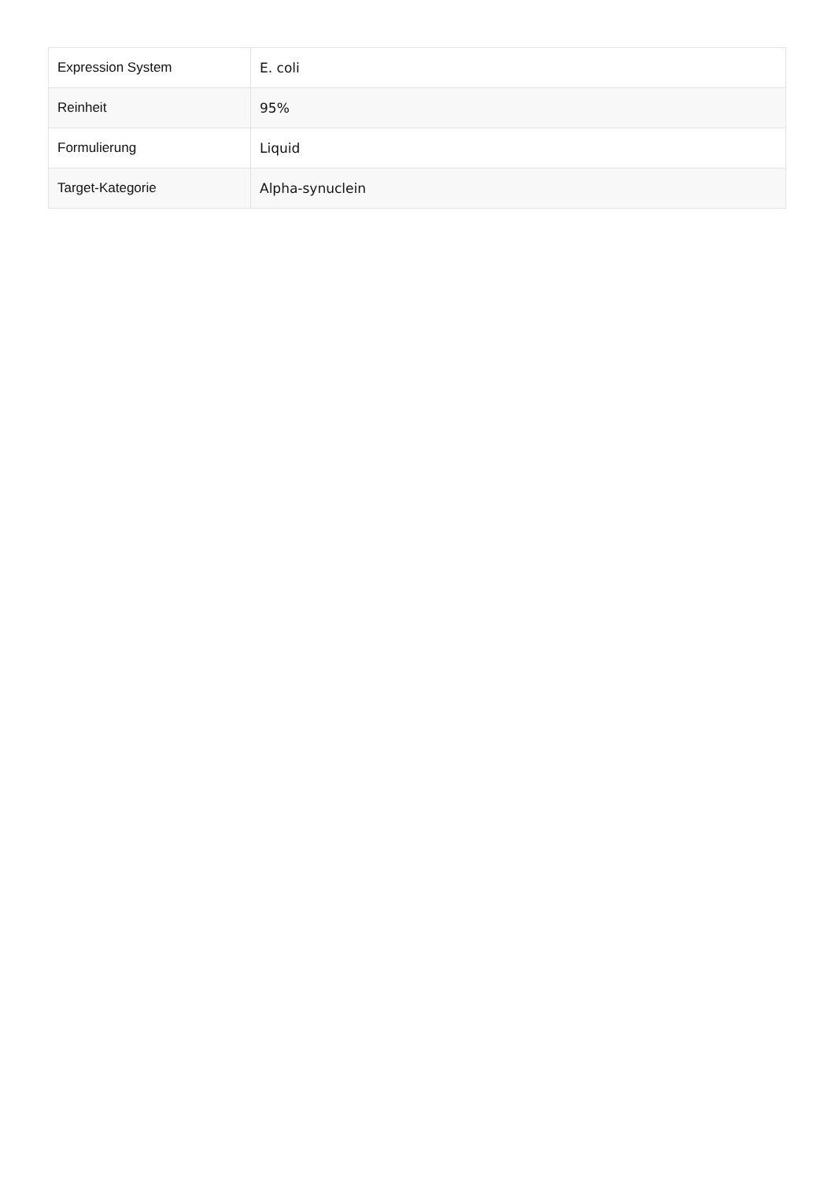| Expression System | E. coli |
| Reinheit | 95% |
| Formulierung | Liquid |
| Target-Kategorie | Alpha-synuclein |